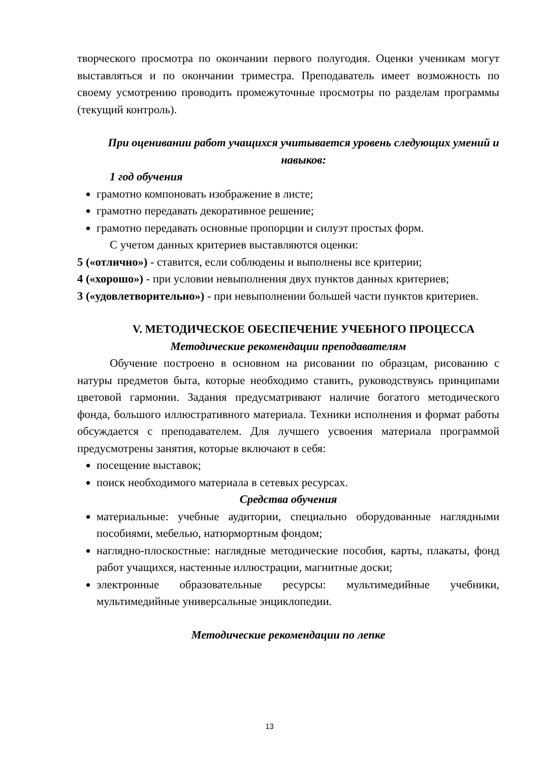творческого просмотра по окончании первого полугодия. Оценки ученикам могут выставляться и по окончании триместра. Преподаватель имеет возможность по своему усмотрению проводить промежуточные просмотры по разделам программы (текущий контроль).
При оценивании работ учащихся учитывается уровень следующих умений и навыков:
1 год обучения
грамотно компоновать изображение в листе;
грамотно передавать декоративное решение;
грамотно передавать основные пропорции и силуэт простых форм.
С учетом данных критериев выставляются оценки:
5 («отлично») - ставится, если соблюдены и выполнены все критерии;
4 («хорошо») - при условии невыполнения двух пунктов данных критериев;
3 («удовлетворительно») - при невыполнении большей части пунктов критериев.
V. МЕТОДИЧЕСКОЕ ОБЕСПЕЧЕНИЕ УЧЕБНОГО ПРОЦЕССА
Методические рекомендации преподавателям
Обучение построено в основном на рисовании по образцам, рисованию с натуры предметов быта, которые необходимо ставить, руководствуясь принципами цветовой гармонии. Задания предусматривают наличие богатого методического фонда, большого иллюстративного материала. Техники исполнения и формат работы обсуждается с преподавателем. Для лучшего усвоения материала программой предусмотрены занятия, которые включают в себя:
посещение выставок;
поиск необходимого материала в сетевых ресурсах.
Средства обучения
материальные: учебные аудитории, специально оборудованные наглядными пособиями, мебелью, натюрмортным фондом;
наглядно-плоскостные: наглядные методические пособия, карты, плакаты, фонд работ учащихся, настенные иллюстрации, магнитные доски;
электронные образовательные ресурсы: мультимедийные учебники, мультимедийные универсальные энциклопедии.
Методические рекомендации по лепке
13